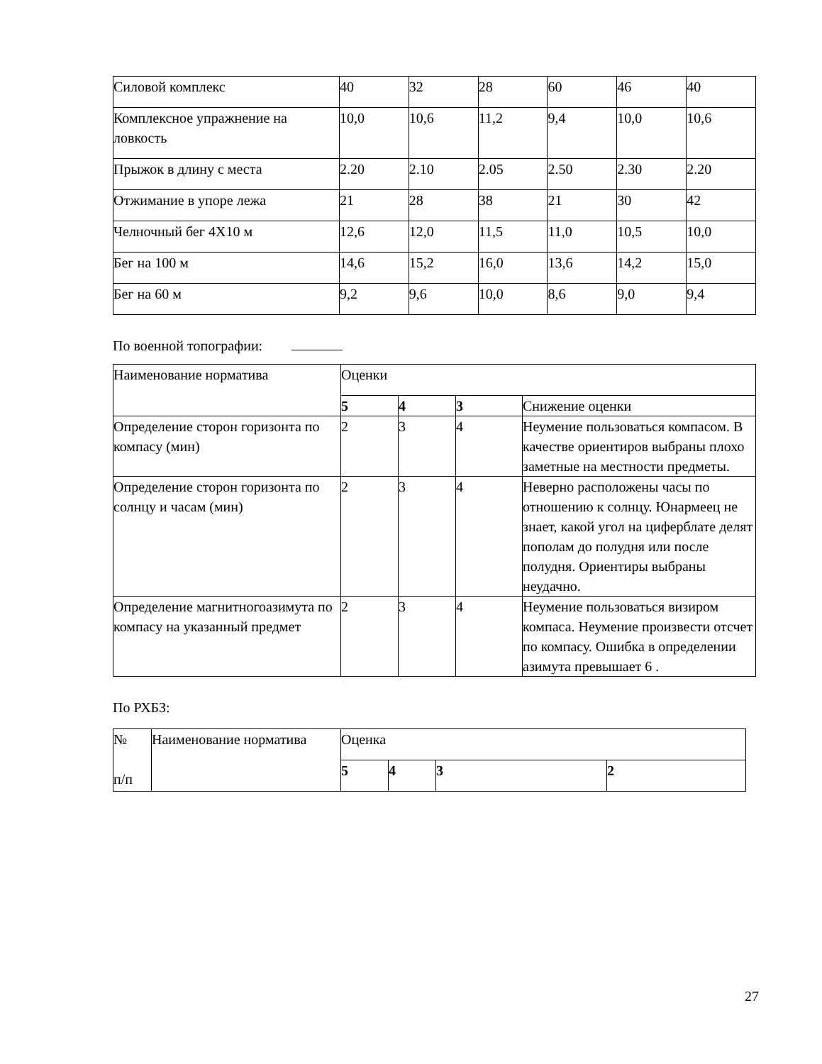| Силовой комплекс | 40 | 32 | 28 | 60 | 46 | 40 |
| Комплексное упражнение на ловкость | 10,0 | 10,6 | 11,2 | 9,4 | 10,0 | 10,6 |
| Прыжок в длину с места | 2.20 | 2.10 | 2.05 | 2.50 | 2.30 | 2.20 |
| Отжимание в упоре лежа | 21 | 28 | 38 | 21 | 30 | 42 |
| Челночный бег 4Х10 м | 12,6 | 12,0 | 11,5 | 11,0 | 10,5 | 10,0 |
| Бег на 100 м | 14,6 | 15,2 | 16,0 | 13,6 | 14,2 | 15,0 |
| Бег на 60 м | 9,2 | 9,6 | 10,0 | 8,6 | 9,0 | 9,4 |
По военной топографии:
| Наименование норматива | Оценки | | | |
| --- | --- | --- | --- | --- |
| | 5 | 4 | 3 | Снижение оценки |
| Определение сторон горизонта по компасу (мин) | 2 | 3 | 4 | Неумение пользоваться компасом. В качестве ориентиров выбраны плохо заметные на местности предметы. |
| Определение сторон горизонта по солнцу и часам (мин) | 2 | 3 | 4 | Неверно расположены часы по отношению к солнцу. Юнармеец не знает, какой угол на циферблате делят пополам до полудня или после полудня. Ориентиры выбраны неудачно. |
| Определение магнитногоазимута по компасу на указанный предмет | 2 | 3 | 4 | Неумение пользоваться визиром компаса. Неумение произвести отсчет по компасу. Ошибка в определении азимута превышает 6 . |
По РХБЗ:
| № п/п | Наименование норматива | Оценка | | | |
| --- | --- | --- | --- | --- | --- |
| | | 5 | 4 | 3 | 2 |
27